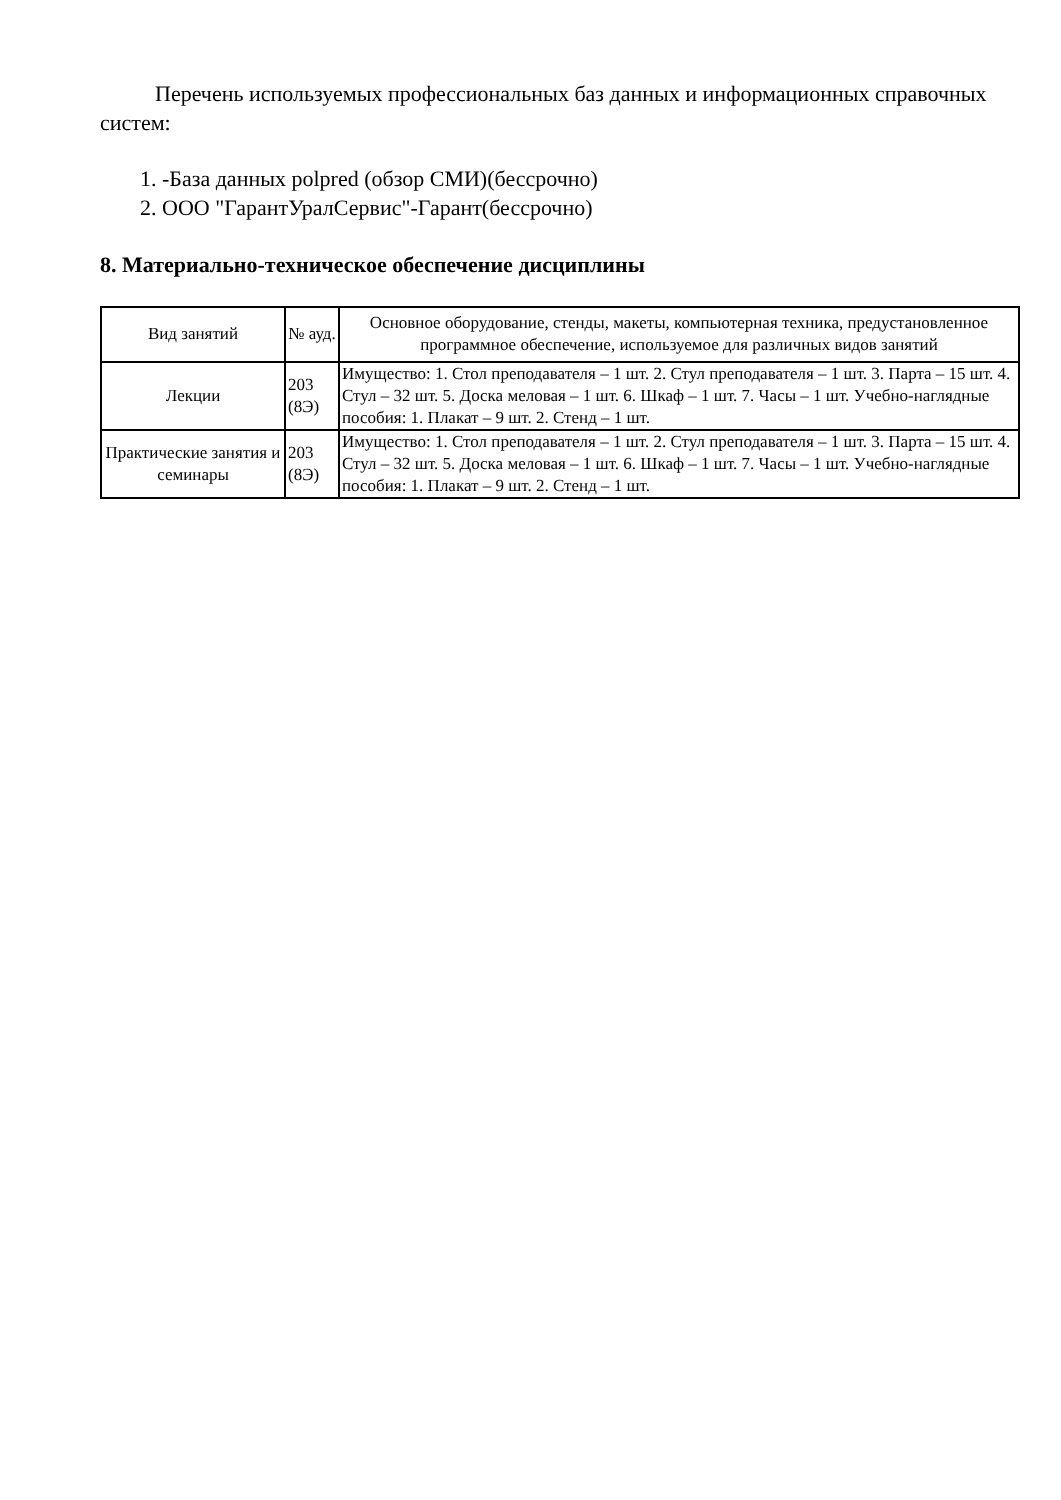Перечень используемых профессиональных баз данных и информационных справочных систем:
1. -База данных polpred (обзор СМИ)(бессрочно)
2. ООО "ГарантУралСервис"-Гарант(бессрочно)
8. Материально-техническое обеспечение дисциплины
| Вид занятий | № ауд. | Основное оборудование, стенды, макеты, компьютерная техника, предустановленное программное обеспечение, используемое для различных видов занятий |
| --- | --- | --- |
| Лекции | 203 (8Э) | Имущество: 1. Стол преподавателя – 1 шт. 2. Стул преподавателя – 1 шт. 3. Парта – 15 шт. 4. Стул – 32 шт. 5. Доска меловая – 1 шт. 6. Шкаф – 1 шт. 7. Часы – 1 шт. Учебно-наглядные пособия: 1. Плакат – 9 шт. 2. Стенд – 1 шт. |
| Практические занятия и семинары | 203 (8Э) | Имущество: 1. Стол преподавателя – 1 шт. 2. Стул преподавателя – 1 шт. 3. Парта – 15 шт. 4. Стул – 32 шт. 5. Доска меловая – 1 шт. 6. Шкаф – 1 шт. 7. Часы – 1 шт. Учебно-наглядные пособия: 1. Плакат – 9 шт. 2. Стенд – 1 шт. |